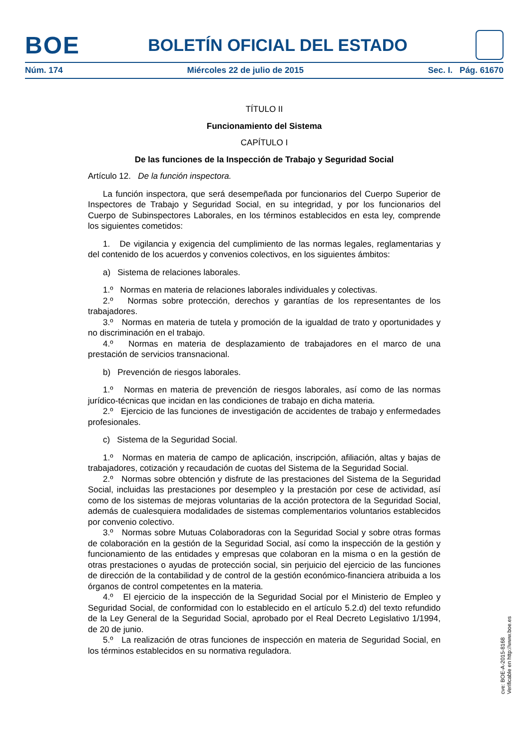BOE
BOLETÍN OFICIAL DEL ESTADO
Núm. 174 Miércoles 22 de julio de 2015 Sec. I. Pág. 61670
TÍTULO II
Funcionamiento del Sistema
CAPÍTULO I
De las funciones de la Inspección de Trabajo y Seguridad Social
Artículo 12. De la función inspectora.
La función inspectora, que será desempeñada por funcionarios del Cuerpo Superior de Inspectores de Trabajo y Seguridad Social, en su integridad, y por los funcionarios del Cuerpo de Subinspectores Laborales, en los términos establecidos en esta ley, comprende los siguientes cometidos:
1. De vigilancia y exigencia del cumplimiento de las normas legales, reglamentarias y del contenido de los acuerdos y convenios colectivos, en los siguientes ámbitos:
a) Sistema de relaciones laborales.
1.º Normas en materia de relaciones laborales individuales y colectivas.
2.º Normas sobre protección, derechos y garantías de los representantes de los trabajadores.
3.º Normas en materia de tutela y promoción de la igualdad de trato y oportunidades y no discriminación en el trabajo.
4.º Normas en materia de desplazamiento de trabajadores en el marco de una prestación de servicios transnacional.
b) Prevención de riesgos laborales.
1.º Normas en materia de prevención de riesgos laborales, así como de las normas jurídico-técnicas que incidan en las condiciones de trabajo en dicha materia.
2.º Ejercicio de las funciones de investigación de accidentes de trabajo y enfermedades profesionales.
c) Sistema de la Seguridad Social.
1.º Normas en materia de campo de aplicación, inscripción, afiliación, altas y bajas de trabajadores, cotización y recaudación de cuotas del Sistema de la Seguridad Social.
2.º Normas sobre obtención y disfrute de las prestaciones del Sistema de la Seguridad Social, incluidas las prestaciones por desempleo y la prestación por cese de actividad, así como de los sistemas de mejoras voluntarias de la acción protectora de la Seguridad Social, además de cualesquiera modalidades de sistemas complementarios voluntarios establecidos por convenio colectivo.
3.º Normas sobre Mutuas Colaboradoras con la Seguridad Social y sobre otras formas de colaboración en la gestión de la Seguridad Social, así como la inspección de la gestión y funcionamiento de las entidades y empresas que colaboran en la misma o en la gestión de otras prestaciones o ayudas de protección social, sin perjuicio del ejercicio de las funciones de dirección de la contabilidad y de control de la gestión económico-financiera atribuida a los órganos de control competentes en la materia.
4.º El ejercicio de la inspección de la Seguridad Social por el Ministerio de Empleo y Seguridad Social, de conformidad con lo establecido en el artículo 5.2.d) del texto refundido de la Ley General de la Seguridad Social, aprobado por el Real Decreto Legislativo 1/1994, de 20 de junio.
5.º La realización de otras funciones de inspección en materia de Seguridad Social, en los términos establecidos en su normativa reguladora.
cve: BOE-A-2015-8168
Verificable en http://www.boe.es